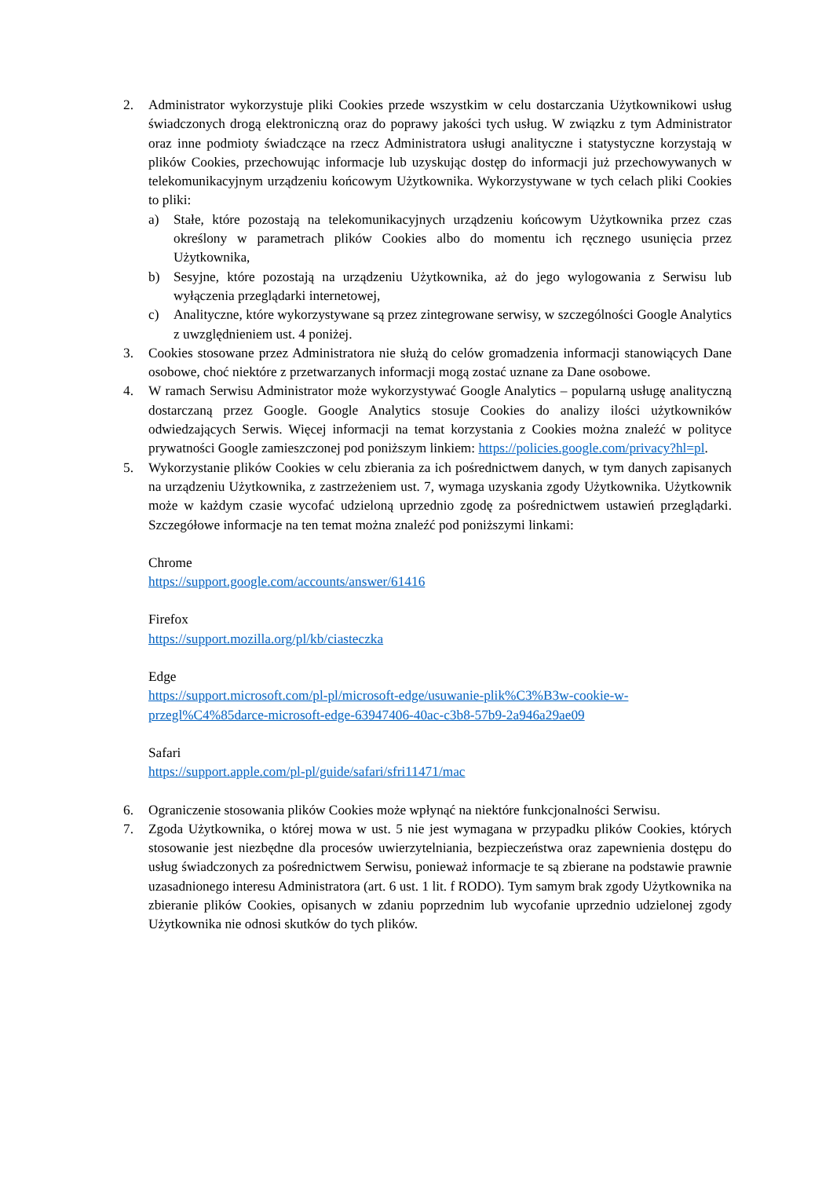2. Administrator wykorzystuje pliki Cookies przede wszystkim w celu dostarczania Użytkownikowi usług świadczonych drogą elektroniczną oraz do poprawy jakości tych usług. W związku z tym Administrator oraz inne podmioty świadczące na rzecz Administratora usługi analityczne i statystyczne korzystają w plików Cookies, przechowując informacje lub uzyskując dostęp do informacji już przechowywanych w telekomunikacyjnym urządzeniu końcowym Użytkownika. Wykorzystywane w tych celach pliki Cookies to pliki:
a) Stałe, które pozostają na telekomunikacyjnych urządzeniu końcowym Użytkownika przez czas określony w parametrach plików Cookies albo do momentu ich ręcznego usunięcia przez Użytkownika,
b) Sesyjne, które pozostają na urządzeniu Użytkownika, aż do jego wylogowania z Serwisu lub wyłączenia przeglądarki internetowej,
c) Analityczne, które wykorzystywane są przez zintegrowane serwisy, w szczególności Google Analytics z uwzględnieniem ust. 4 poniżej.
3. Cookies stosowane przez Administratora nie służą do celów gromadzenia informacji stanowiących Dane osobowe, choć niektóre z przetwarzanych informacji mogą zostać uznane za Dane osobowe.
4. W ramach Serwisu Administrator może wykorzystywać Google Analytics – popularną usługę analityczną dostarczaną przez Google. Google Analytics stosuje Cookies do analizy ilości użytkowników odwiedzających Serwis. Więcej informacji na temat korzystania z Cookies można znaleźć w polityce prywatności Google zamieszczonej pod poniższym linkiem: https://policies.google.com/privacy?hl=pl.
5. Wykorzystanie plików Cookies w celu zbierania za ich pośrednictwem danych, w tym danych zapisanych na urządzeniu Użytkownika, z zastrzeżeniem ust. 7, wymaga uzyskania zgody Użytkownika. Użytkownik może w każdym czasie wycofać udzieloną uprzednio zgodę za pośrednictwem ustawień przeglądarki. Szczegółowe informacje na ten temat można znaleźć pod poniższymi linkami:
Chrome
https://support.google.com/accounts/answer/61416
Firefox
https://support.mozilla.org/pl/kb/ciasteczka
Edge
https://support.microsoft.com/pl-pl/microsoft-edge/usuwanie-plik%C3%B3w-cookie-w-przegl%C4%85darce-microsoft-edge-63947406-40ac-c3b8-57b9-2a946a29ae09
Safari
https://support.apple.com/pl-pl/guide/safari/sfri11471/mac
6. Ograniczenie stosowania plików Cookies może wpłynąć na niektóre funkcjonalności Serwisu.
7. Zgoda Użytkownika, o której mowa w ust. 5 nie jest wymagana w przypadku plików Cookies, których stosowanie jest niezbędne dla procesów uwierzytelniania, bezpieczeństwa oraz zapewnienia dostępu do usług świadczonych za pośrednictwem Serwisu, ponieważ informacje te są zbierane na podstawie prawnie uzasadnionego interesu Administratora (art. 6 ust. 1 lit. f RODO). Tym samym brak zgody Użytkownika na zbieranie plików Cookies, opisanych w zdaniu poprzednim lub wycofanie uprzednio udzielonej zgody Użytkownika nie odnosi skutków do tych plików.